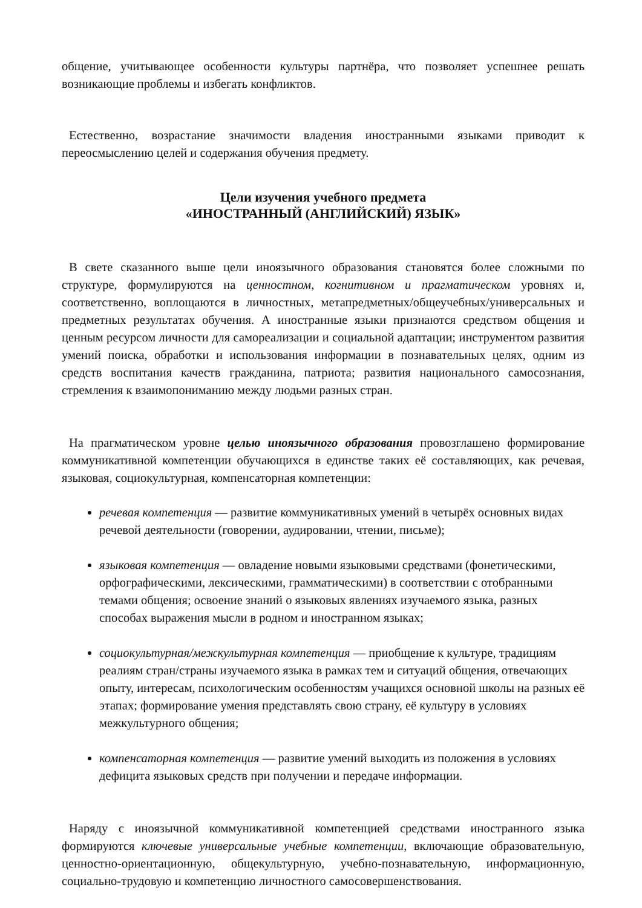общение, учитывающее особенности культуры партнёра, что позволяет успешнее решать возникающие проблемы и избегать конфликтов.
Естественно, возрастание значимости владения иностранными языками приводит к переосмыслению целей и содержания обучения предмету.
Цели изучения учебного предмета
«ИНОСТРАННЫЙ (АНГЛИЙСКИЙ) ЯЗЫК»
В свете сказанного выше цели иноязычного образования становятся более сложными по структуре, формулируются на ценностном, когнитивном и прагматическом уровнях и, соответственно, воплощаются в личностных, метапредметных/общеучебных/универсальных и предметных результатах обучения. А иностранные языки признаются средством общения и ценным ресурсом личности для самореализации и социальной адаптации; инструментом развития умений поиска, обработки и использования информации в познавательных целях, одним из средств воспитания качеств гражданина, патриота; развития национального самосознания, стремления к взаимопониманию между людьми разных стран.
На прагматическом уровне целью иноязычного образования провозглашено формирование коммуникативной компетенции обучающихся в единстве таких её составляющих, как речевая, языковая, социокультурная, компенсаторная компетенции:
речевая компетенция — развитие коммуникативных умений в четырёх основных видах речевой деятельности (говорении, аудировании, чтении, письме);
языковая компетенция — овладение новыми языковыми средствами (фонетическими, орфографическими, лексическими, грамматическими) в соответствии с отобранными темами общения; освоение знаний о языковых явлениях изучаемого языка, разных способах выражения мысли в родном и иностранном языках;
социокультурная/межкультурная компетенция — приобщение к культуре, традициям реалиям стран/страны изучаемого языка в рамках тем и ситуаций общения, отвечающих опыту, интересам, психологическим особенностям учащихся основной школы на разных её этапах; формирование умения представлять свою страну, её культуру в условиях межкультурного общения;
компенсаторная компетенция — развитие умений выходить из положения в условиях дефицита языковых средств при получении и передаче информации.
Наряду с иноязычной коммуникативной компетенцией средствами иностранного языка формируются ключевые универсальные учебные компетенции, включающие образовательную, ценностно-ориентационную, общекультурную, учебно-познавательную, информационную, социально-трудовую и компетенцию личностного самосовершенствования.